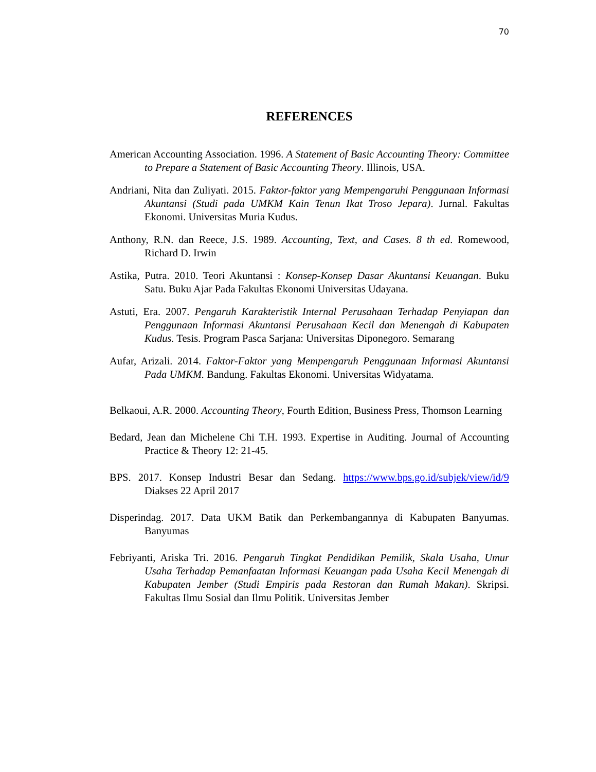70
REFERENCES
American Accounting Association. 1996. A Statement of Basic Accounting Theory: Committee to Prepare a Statement of Basic Accounting Theory. Illinois, USA.
Andriani, Nita dan Zuliyati. 2015. Faktor-faktor yang Mempengaruhi Penggunaan Informasi Akuntansi (Studi pada UMKM Kain Tenun Ikat Troso Jepara). Jurnal. Fakultas Ekonomi. Universitas Muria Kudus.
Anthony, R.N. dan Reece, J.S. 1989. Accounting, Text, and Cases. 8 th ed. Romewood, Richard D. Irwin
Astika, Putra. 2010. Teori Akuntansi : Konsep-Konsep Dasar Akuntansi Keuangan. Buku Satu. Buku Ajar Pada Fakultas Ekonomi Universitas Udayana.
Astuti, Era. 2007. Pengaruh Karakteristik Internal Perusahaan Terhadap Penyiapan dan Penggunaan Informasi Akuntansi Perusahaan Kecil dan Menengah di Kabupaten Kudus. Tesis. Program Pasca Sarjana: Universitas Diponegoro. Semarang
Aufar, Arizali. 2014. Faktor-Faktor yang Mempengaruh Penggunaan Informasi Akuntansi Pada UMKM. Bandung. Fakultas Ekonomi. Universitas Widyatama.
Belkaoui, A.R. 2000. Accounting Theory, Fourth Edition, Business Press, Thomson Learning
Bedard, Jean dan Michelene Chi T.H. 1993. Expertise in Auditing. Journal of Accounting Practice & Theory 12: 21-45.
BPS. 2017. Konsep Industri Besar dan Sedang. https://www.bps.go.id/subjek/view/id/9 Diakses 22 April 2017
Disperindag. 2017. Data UKM Batik dan Perkembangannya di Kabupaten Banyumas. Banyumas
Febriyanti, Ariska Tri. 2016. Pengaruh Tingkat Pendidikan Pemilik, Skala Usaha, Umur Usaha Terhadap Pemanfaatan Informasi Keuangan pada Usaha Kecil Menengah di Kabupaten Jember (Studi Empiris pada Restoran dan Rumah Makan). Skripsi. Fakultas Ilmu Sosial dan Ilmu Politik. Universitas Jember